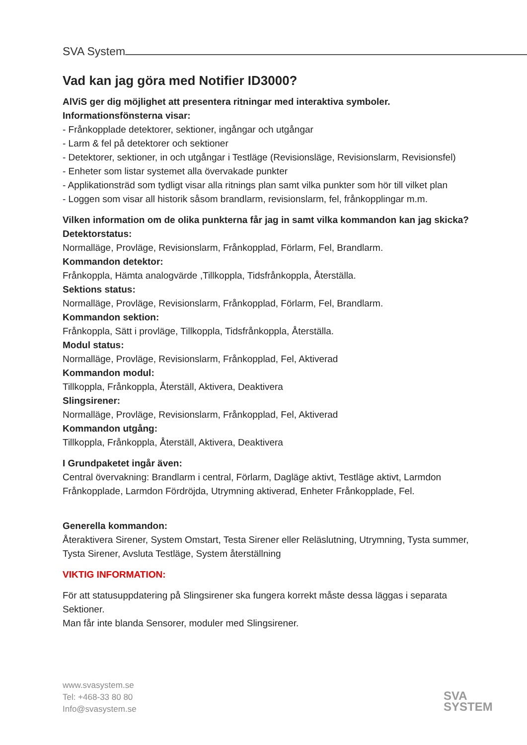SVA System
Vad kan jag göra med Notifier ID3000?
AlViS ger dig möjlighet att presentera ritningar med interaktiva symboler.
Informationsfönsterna visar:
- Frånkopplade detektorer, sektioner, ingångar och utgångar
- Larm & fel på detektorer och sektioner
- Detektorer, sektioner, in och utgångar i Testläge (Revisionsläge, Revisionslarm, Revisionsfel)
- Enheter som listar systemet alla övervakade punkter
- Applikationsträd som tydligt visar alla ritnings plan samt vilka punkter som hör till vilket plan
- Loggen som visar all historik såsom brandlarm, revisionslarm, fel, frånkopplingar m.m.
Vilken information om de olika punkterna får jag in samt vilka kommandon kan jag skicka?
Detektorstatus:
Normalläge, Provläge, Revisionslarm, Frånkopplad, Förlarm, Fel, Brandlarm.
Kommandon detektor:
Frånkoppla, Hämta analogvärde ,Tillkoppla, Tidsfrånkoppla, Återställa.
Sektions status:
Normalläge, Provläge, Revisionslarm, Frånkopplad, Förlarm, Fel, Brandlarm.
Kommandon sektion:
Frånkoppla, Sätt i provläge, Tillkoppla, Tidsfrånkoppla, Återställa.
Modul status:
Normalläge, Provläge, Revisionslarm, Frånkopplad, Fel, Aktiverad
Kommandon modul:
Tillkoppla, Frånkoppla, Återställ, Aktivera, Deaktivera
Slingsirener:
Normalläge, Provläge, Revisionslarm, Frånkopplad, Fel, Aktiverad
Kommandon utgång:
Tillkoppla, Frånkoppla, Återställ, Aktivera, Deaktivera
I Grundpaketet ingår även:
Central övervakning: Brandlarm i central, Förlarm, Dagläge aktivt, Testläge aktivt, Larmdon Frånkopplade, Larmdon Fördröjda, Utrymning aktiverad, Enheter Frånkopplade, Fel.
Generella kommandon:
Återaktivera Sirener, System Omstart, Testa Sirener eller Reläslutning, Utrymning, Tysta summer, Tysta Sirener, Avsluta Testläge, System återställning
VIKTIG INFORMATION:
För att statusuppdatering på Slingsirener ska fungera korrekt måste dessa läggas i separata Sektioner.
Man får inte blanda Sensorer, moduler med Slingsirener.
www.svasystem.se
Tel: +468-33 80 80
Info@svasystem.se
SVA
SYSTEM